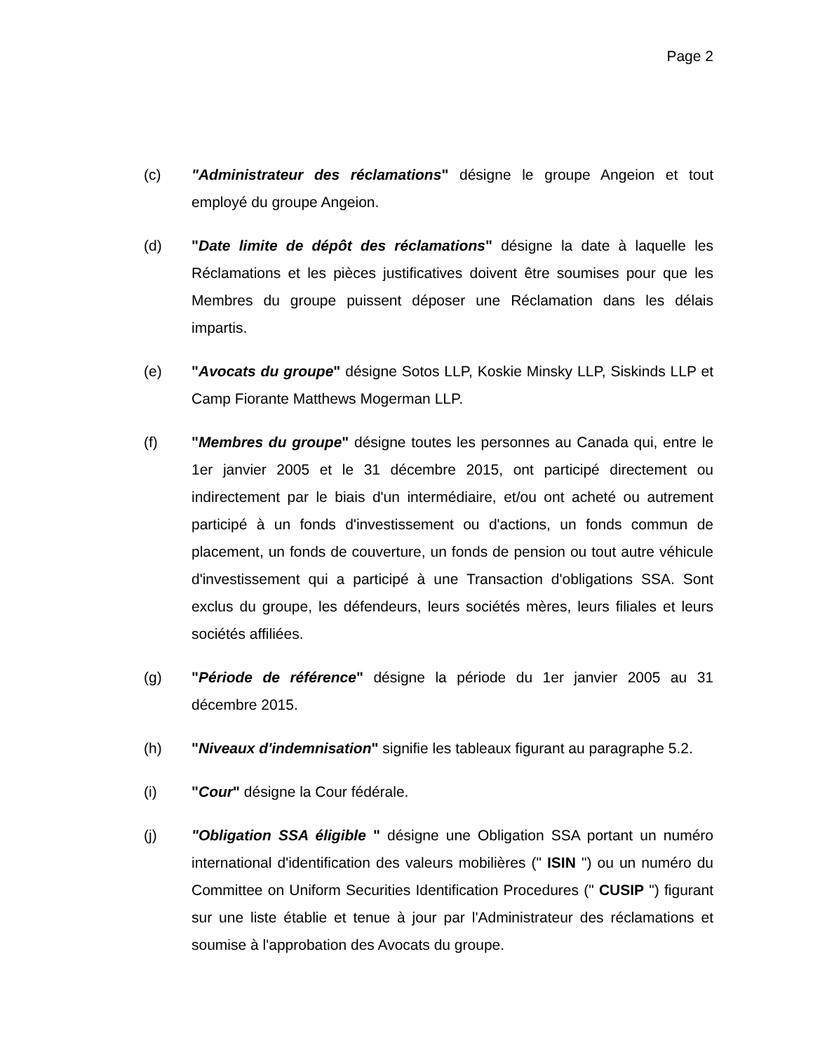Page 2
(c) "Administrateur des réclamations" désigne le groupe Angeion et tout employé du groupe Angeion.
(d) "Date limite de dépôt des réclamations" désigne la date à laquelle les Réclamations et les pièces justificatives doivent être soumises pour que les Membres du groupe puissent déposer une Réclamation dans les délais impartis.
(e) "Avocats du groupe" désigne Sotos LLP, Koskie Minsky LLP, Siskinds LLP et Camp Fiorante Matthews Mogerman LLP.
(f) "Membres du groupe" désigne toutes les personnes au Canada qui, entre le 1er janvier 2005 et le 31 décembre 2015, ont participé directement ou indirectement par le biais d'un intermédiaire, et/ou ont acheté ou autrement participé à un fonds d'investissement ou d'actions, un fonds commun de placement, un fonds de couverture, un fonds de pension ou tout autre véhicule d'investissement qui a participé à une Transaction d'obligations SSA. Sont exclus du groupe, les défendeurs, leurs sociétés mères, leurs filiales et leurs sociétés affiliées.
(g) "Période de référence" désigne la période du 1er janvier 2005 au 31 décembre 2015.
(h) "Niveaux d'indemnisation" signifie les tableaux figurant au paragraphe 5.2.
(i) "Cour" désigne la Cour fédérale.
(j) "Obligation SSA éligible " désigne une Obligation SSA portant un numéro international d'identification des valeurs mobilières (" ISIN ") ou un numéro du Committee on Uniform Securities Identification Procedures (" CUSIP ") figurant sur une liste établie et tenue à jour par l'Administrateur des réclamations et soumise à l'approbation des Avocats du groupe.